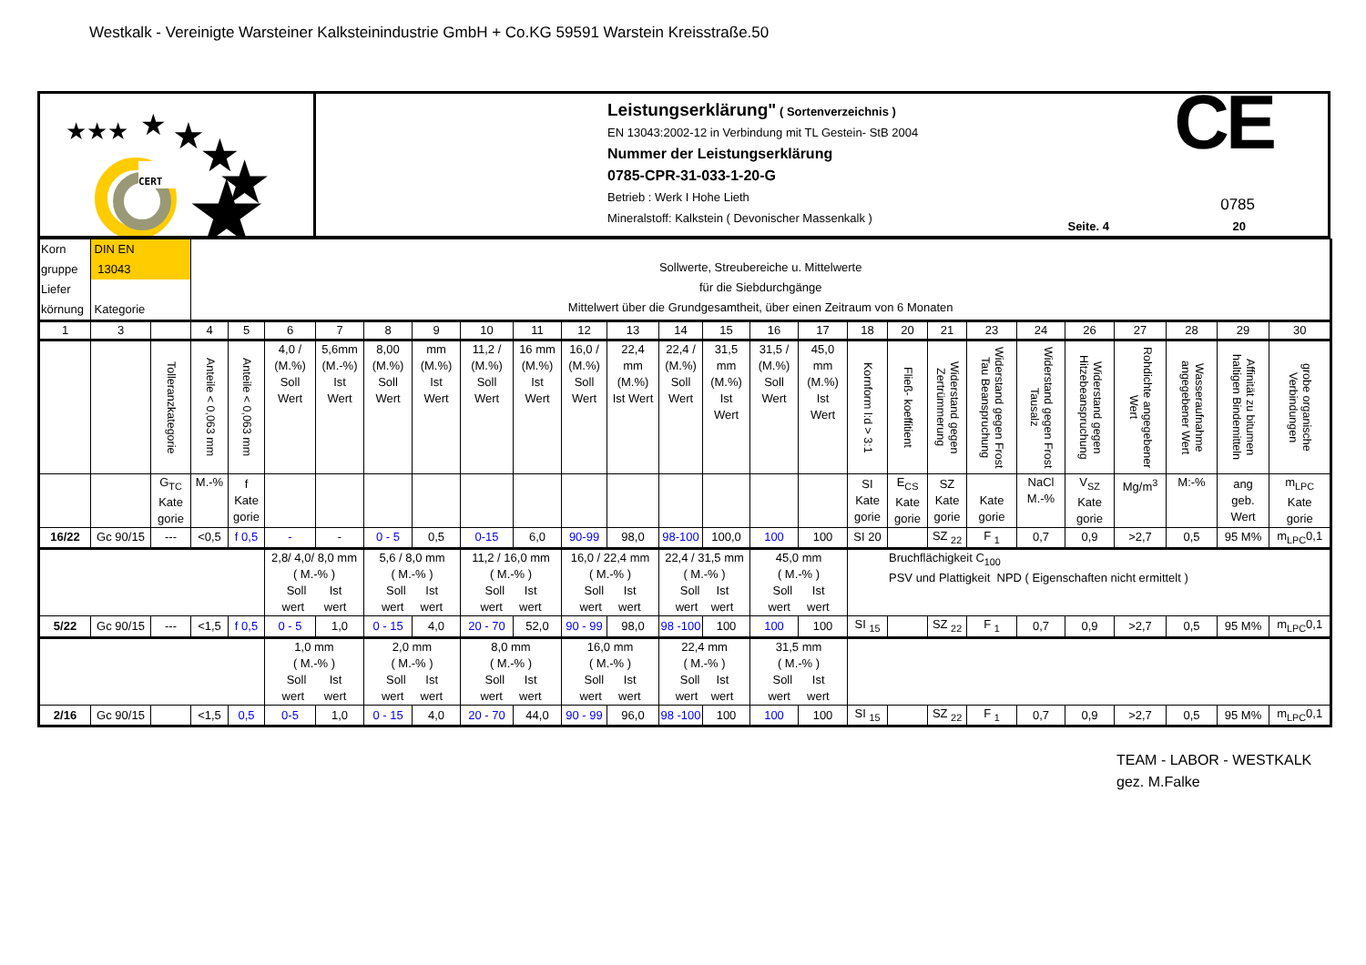Westkalk - Vereinigte Warsteiner Kalksteinindustrie GmbH + Co.KG 59591 Warstein Kreisstraße.50
★★★
★
★
★
★
★
CERT
Leistungserklärung" ( Sortenverzeichnis )
EN 13043:2002-12 in Verbindung mit TL Gestein- StB 2004
Nummer der Leistungserklärung
0785-CPR-31-033-1-20-G
Betrieb : Werk I Hohe Lieth
Mineralstoff: Kalkstein ( Devonischer Massenkalk )
CE 0785
Seite. 4 20
| Korn gruppe Liefer körnung | DIN EN 13043 Kategorie | | Sollwerte, Streubereiche u. Mittelwerte für die Siebdurchgänge Mittelwert über die Grundgesamtheit, über einen Zeitraum von 6 Monaten | | | | | | | | | | | | | | | | | | | | | | | |
| 1 | 3 | | 4 | 5 | 6 | 7 | 8 | 9 | 10 | 11 | 12 | 13 | 14 | 15 | 16 | 17 | 18 | 20 | 21 | 23 | 24 | 26 | 27 | 28 | 29 | 30 |
| | | Tolleranzkategorie | Anteile < 0,063 mm | Anteile < 0,063 mm | 4,0 / (M.%) Soll Wert | 5,6mm (M.-%) Ist Wert | 8,00 (M.%) Soll Wert | mm (M.%) Ist Wert | 11,2 / (M.%) Soll Wert | 16 mm (M.%) Ist Wert | 16,0 / (M.%) Soll Wert | 22,4 mm (M.%) Ist Wert | 22,4 / (M.%) Soll Wert | 31,5 mm (M.%) Ist Wert | 31,5 / (M.%) Soll Wert | 45,0 mm (M.%) Ist Wert | Kornform l:d > 3:1 | Fließ- koeffitient | Widerstand gegen Zertrümmerung | Widerstand gegen Frost Tau Beanspruchung | Widerstand gegen Frost Tausalz | Widerstand gegen Hitzebeanspruchung | Rohdichte angegebener Wert | Wasseraufnahme angegebener Wert | Affinität zu bitumen haltigen Bindemitteln | grobe organische Verbindungen |
| | | G<sub>TC</sub> Kate gorie | M.-% | f Kate gorie | | | | | | | | | | | | | SI Kate gorie | E<sub>CS</sub> Kate gorie | SZ Kate gorie | Kate gorie | NaCl M.-% | V<sub>SZ</sub> Kate gorie | Mg/m<sup>3</sup> | M:-% | ang geb. Wert | m<sub>LPC</sub> Kate gorie |
| 16/22 | Gc 90/15 | --- | <0,5 | f 0,5 | - | - | 0 - 5 | 0,5 | 0-15 | 6,0 | 90-99 | 98,0 | 98-100 | 100,0 | 100 | 100 | SI 20 | | SZ <sub>22</sub> | F <sub>1</sub> | 0,7 | 0,9 | >2,7 | 0,5 | 95 M% | m<sub>LPC</sub>0,1 |
| | | | | | 2,8/ 4,0/ 8,0 mm ( M.-% ) Soll Ist wert wert | | 5,6 / 8,0 mm ( M.-% ) Soll Ist wert wert | | 11,2 / 16,0 mm ( M.-% ) Soll Ist wert wert | | 16,0 / 22,4 mm ( M.-% ) Soll Ist wert wert | | 22,4 / 31,5 mm ( M.-% ) Soll Ist wert wert | | 45,0 mm ( M.-% ) Soll Ist wert wert | | Bruchflächigkeit C<sub>100</sub> PSV und Plattigkeit NPD ( Eigenschaften nicht ermittelt ) | | | | | | | | | |
| 5/22 | Gc 90/15 | --- | <1,5 | f 0,5 | 0 - 5 | 1,0 | 0 - 15 | 4,0 | 20 - 70 | 52,0 | 90 - 99 | 98,0 | 98 -100 | 100 | 100 | 100 | SI <sub>15</sub> | | SZ <sub>22</sub> | F <sub>1</sub> | 0,7 | 0,9 | >2,7 | 0,5 | 95 M% | m<sub>LPC</sub>0,1 |
| | | | | | 1,0 mm ( M.-% ) Soll Ist wert wert | | 2,0 mm ( M.-% ) Soll Ist wert wert | | 8,0 mm ( M.-% ) Soll Ist wert wert | | 16,0 mm ( M.-% ) Soll Ist wert wert | | 22,4 mm ( M.-% ) Soll Ist wert wert | | 31,5 mm ( M.-% ) Soll Ist wert wert | | | | | | | | | | | |
| 2/16 | Gc 90/15 | | <1,5 | 0,5 | 0-5 | 1,0 | 0 - 15 | 4,0 | 20 - 70 | 44,0 | 90 - 99 | 96,0 | 98 -100 | 100 | 100 | 100 | SI <sub>15</sub> | | SZ <sub>22</sub> | F <sub>1</sub> | 0,7 | 0,9 | >2,7 | 0,5 | 95 M% | m<sub>LPC</sub>0,1 |
TEAM - LABOR - WESTKALK
gez. M.Falke